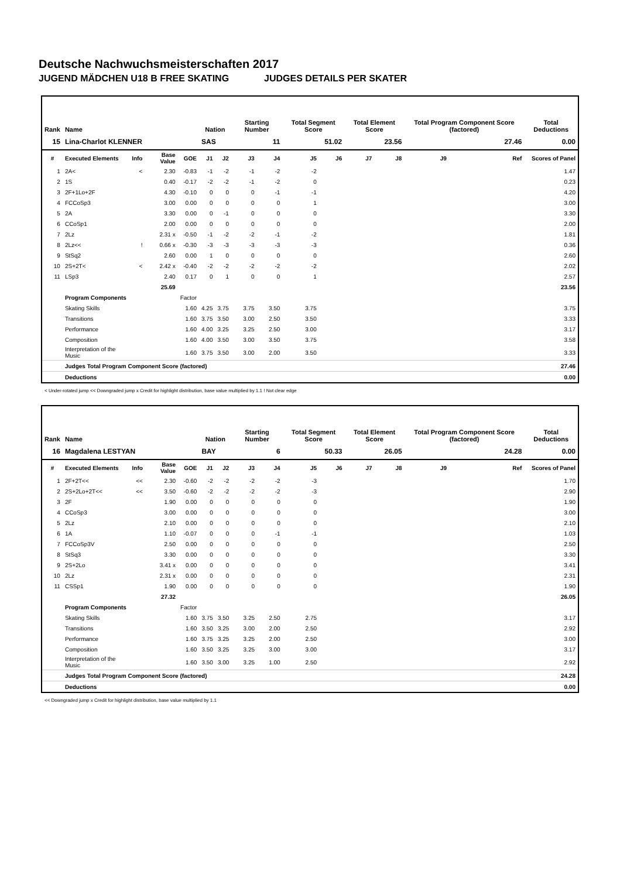Deutsche Nachwuchsmeisterschaften 2017
JUGEND MÄDCHEN U18 B FREE SKATING JUDGES DETAILS PER SKATER
| Rank | Name | | | | Nation | | Starting Number | | Total Segment Score | | Total Element Score | | Total Program Component Score (factored) | | | Total Deductions |
| --- | --- | --- | --- | --- | --- | --- | --- | --- | --- | --- | --- | --- | --- | --- | --- | --- |
| 15 | Lina-Charlot KLENNER | | | | SAS | | 11 | | 51.02 | | 23.56 | | 27.46 | | | 0.00 |
| # | Executed Elements | Info | Base Value | GOE | J1 | J2 | J3 | J4 | J5 | J6 | J7 | J8 | J9 | | Ref | Scores of Panel |
| 1 | 2A< | < | 2.30 | -0.83 | -1 | -2 | -1 | -2 | -2 | | | | | | | 1.47 |
| 2 | 1S | | 0.40 | -0.17 | -2 | -2 | -1 | -2 | 0 | | | | | | | 0.23 |
| 3 | 2F+1Lo+2F | | 4.30 | -0.10 | 0 | 0 | 0 | -1 | -1 | | | | | | | 4.20 |
| 4 | FCCoSp3 | | 3.00 | 0.00 | 0 | 0 | 0 | 0 | 1 | | | | | | | 3.00 |
| 5 | 2A | | 3.30 | 0.00 | 0 | -1 | 0 | 0 | 0 | | | | | | | 3.30 |
| 6 | CCoSp1 | | 2.00 | 0.00 | 0 | 0 | 0 | 0 | 0 | | | | | | | 2.00 |
| 7 | 2Lz | | 2.31 x | -0.50 | -1 | -2 | -2 | -1 | -2 | | | | | | | 1.81 |
| 8 | 2Lz<< | ! | 0.66 x | -0.30 | -3 | -3 | -3 | -3 | -3 | | | | | | | 0.36 |
| 9 | StSq2 | | 2.60 | 0.00 | 1 | 0 | 0 | 0 | 0 | | | | | | | 2.60 |
| 10 | 2S+2T< | < | 2.42 x | -0.40 | -2 | -2 | -2 | -2 | -2 | | | | | | | 2.02 |
| 11 | LSp3 | | 2.40 | 0.17 | 0 | 1 | 0 | 0 | 1 | | | | | | | 2.57 |
| | | | 25.69 | | | | | | | | | | | | | 23.56 |
| | Program Components | | | Factor | | | | | | | | | | | | |
| | Skating Skills | | | 1.60 | 4.25 | 3.75 | 3.75 | 3.50 | 3.75 | | | | | | | 3.75 |
| | Transitions | | | 1.60 | 3.75 | 3.50 | 3.00 | 2.50 | 3.50 | | | | | | | 3.33 |
| | Performance | | | 1.60 | 4.00 | 3.25 | 3.25 | 2.50 | 3.00 | | | | | | | 3.17 |
| | Composition | | | 1.60 | 4.00 | 3.50 | 3.00 | 3.50 | 3.75 | | | | | | | 3.58 |
| | Interpretation of the Music | | | 1.60 | 3.75 | 3.50 | 3.00 | 2.00 | 3.50 | | | | | | | 3.33 |
| | Judges Total Program Component Score (factored) | | | | | | | | | | | | | | | 27.46 |
| | Deductions | | | | | | | | | | | | | | | 0.00 |
< Under-rotated jump << Downgraded jump x Credit for highlight distribution, base value multiplied by 1.1 ! Not clear edge
| Rank | Name | | | | Nation | | Starting Number | | Total Segment Score | | Total Element Score | | Total Program Component Score (factored) | | | Total Deductions |
| --- | --- | --- | --- | --- | --- | --- | --- | --- | --- | --- | --- | --- | --- | --- | --- | --- |
| 16 | Magdalena LESTYAN | | | | BAY | | 6 | | 50.33 | | 26.05 | | 24.28 | | | 0.00 |
| # | Executed Elements | Info | Base Value | GOE | J1 | J2 | J3 | J4 | J5 | J6 | J7 | J8 | J9 | | Ref | Scores of Panel |
| 1 | 2F+2T<< | << | 2.30 | -0.60 | -2 | -2 | -2 | -2 | -3 | | | | | | | 1.70 |
| 2 | 2S+2Lo+2T<< | << | 3.50 | -0.60 | -2 | -2 | -2 | -2 | -3 | | | | | | | 2.90 |
| 3 | 2F | | 1.90 | 0.00 | 0 | 0 | 0 | 0 | 0 | | | | | | | 1.90 |
| 4 | CCoSp3 | | 3.00 | 0.00 | 0 | 0 | 0 | 0 | 0 | | | | | | | 3.00 |
| 5 | 2Lz | | 2.10 | 0.00 | 0 | 0 | 0 | 0 | 0 | | | | | | | 2.10 |
| 6 | 1A | | 1.10 | -0.07 | 0 | 0 | 0 | -1 | -1 | | | | | | | 1.03 |
| 7 | FCCoSp3V | | 2.50 | 0.00 | 0 | 0 | 0 | 0 | 0 | | | | | | | 2.50 |
| 8 | StSq3 | | 3.30 | 0.00 | 0 | 0 | 0 | 0 | 0 | | | | | | | 3.30 |
| 9 | 2S+2Lo | | 3.41 x | 0.00 | 0 | 0 | 0 | 0 | 0 | | | | | | | 3.41 |
| 10 | 2Lz | | 2.31 x | 0.00 | 0 | 0 | 0 | 0 | 0 | | | | | | | 2.31 |
| 11 | CSSp1 | | 1.90 | 0.00 | 0 | 0 | 0 | 0 | 0 | | | | | | | 1.90 |
| | | | 27.32 | | | | | | | | | | | | | 26.05 |
| | Program Components | | | Factor | | | | | | | | | | | | |
| | Skating Skills | | | 1.60 | 3.75 | 3.50 | 3.25 | 2.50 | 2.75 | | | | | | | 3.17 |
| | Transitions | | | 1.60 | 3.50 | 3.25 | 3.00 | 2.00 | 2.50 | | | | | | | 2.92 |
| | Performance | | | 1.60 | 3.75 | 3.25 | 3.25 | 2.00 | 2.50 | | | | | | | 3.00 |
| | Composition | | | 1.60 | 3.50 | 3.25 | 3.25 | 3.00 | 3.00 | | | | | | | 3.17 |
| | Interpretation of the Music | | | 1.60 | 3.50 | 3.00 | 3.25 | 1.00 | 2.50 | | | | | | | 2.92 |
| | Judges Total Program Component Score (factored) | | | | | | | | | | | | | | | 24.28 |
| | Deductions | | | | | | | | | | | | | | | 0.00 |
<< Downgraded jump x Credit for highlight distribution, base value multiplied by 1.1